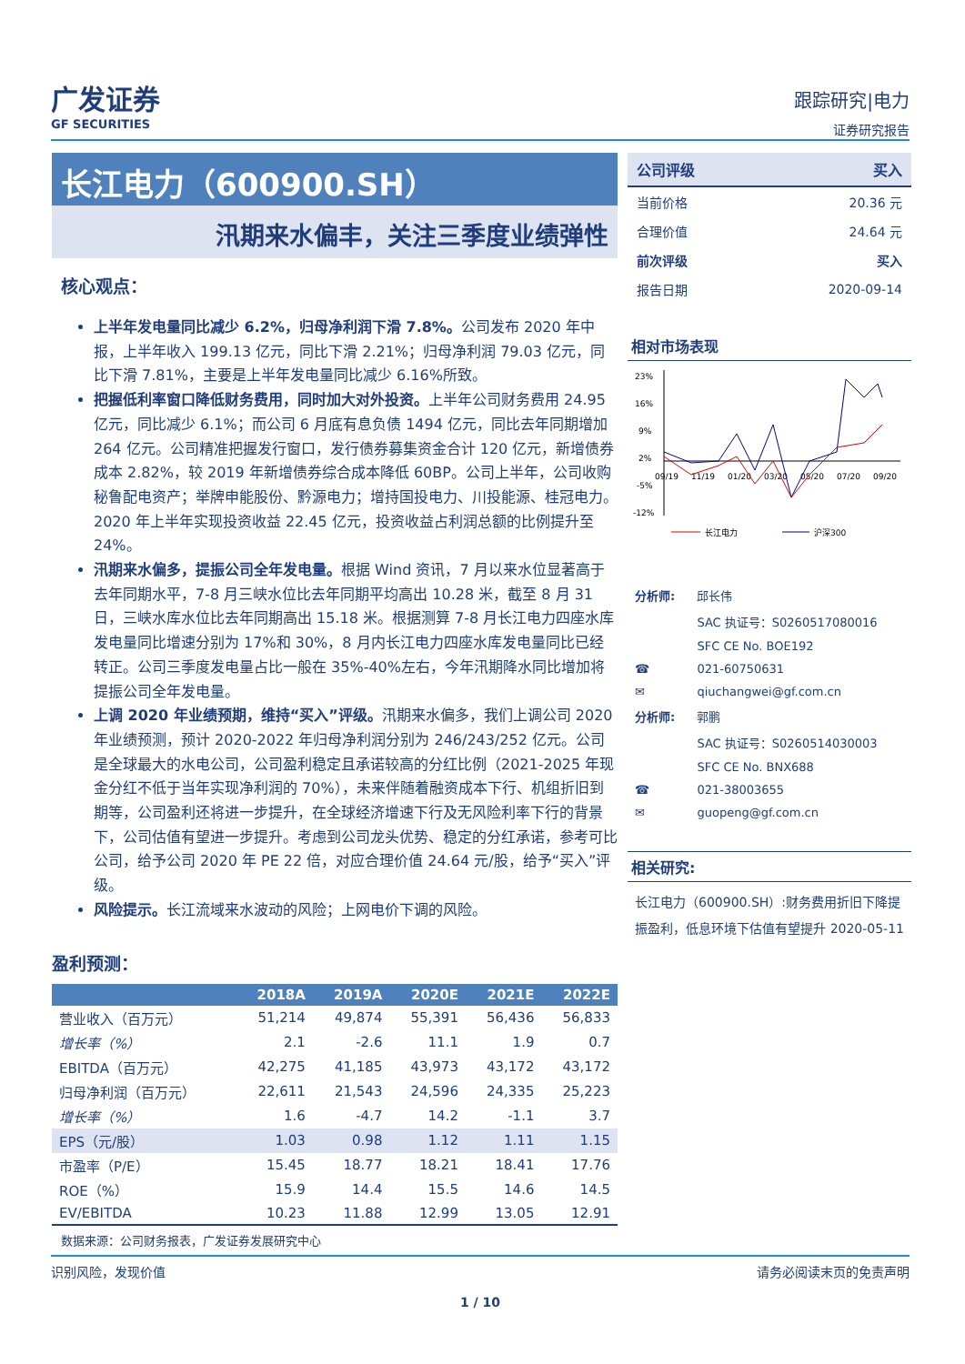广发证券
GF SECURITIES
跟踪研究|电力
证券研究报告
长江电力（600900.SH）
汛期来水偏丰，关注三季度业绩弹性
核心观点：
上半年发电量同比减少 6.2%，归母净利润下滑 7.8%。公司发布 2020 年中报，上半年收入 199.13 亿元，同比下滑 2.21%；归母净利润 79.03 亿元，同比下滑 7.81%，主要是上半年发电量同比减少 6.16%所致。
把握低利率窗口降低财务费用，同时加大对外投资。上半年公司财务费用 24.95 亿元，同比减少 6.1%；而公司 6 月底有息负债 1494 亿元，同比去年同期增加 264 亿元。公司精准把握发行窗口，发行债券募集资金合计 120 亿元，新增债券成本 2.82%，较 2019 年新增债券综合成本降低 60BP。公司上半年，公司收购秘鲁配电资产；举牌申能股份、黔源电力；增持国投电力、川投能源、桂冠电力。2020 年上半年实现投资收益 22.45 亿元，投资收益占利润总额的比例提升至 24%。
汛期来水偏多，提振公司全年发电量。根据 Wind 资讯，7 月以来水位显著高于去年同期水平，7-8 月三峡水位比去年同期平均高出 10.28 米，截至 8 月 31 日，三峡水库水位比去年同期高出 15.18 米。根据测算 7-8 月长江电力四座水库发电量同比增速分别为 17%和 30%，8 月内长江电力四座水库发电量同比已经转正。公司三季度发电量占比一般在 35%-40%左右，今年汛期降水同比增加将提振公司全年发电量。
上调 2020 年业绩预期，维持“买入”评级。汛期来水偏多，我们上调公司 2020 年业绩预测，预计 2020-2022 年归母净利润分别为 246/243/252 亿元。公司是全球最大的水电公司，公司盈利稳定且承诺较高的分红比例（2021-2025 年现金分红不低于当年实现净利润的 70%），未来伴随着融资成本下行、机组折旧到期等，公司盈利还将进一步提升，在全球经济增速下行及无风险利率下行的背景下，公司估值有望进一步提升。考虑到公司龙头优势、稳定的分红承诺，参考可比公司，给予公司 2020 年 PE 22 倍，对应合理价值 24.64 元/股，给予“买入”评级。
风险提示。长江流域来水波动的风险；上网电价下调的风险。
盈利预测：
| | 2018A | 2019A | 2020E | 2021E | 2022E |
| --- | --- | --- | --- | --- | --- |
| 营业收入（百万元） | 51,214 | 49,874 | 55,391 | 56,436 | 56,833 |
| 增长率（%） | 2.1 | -2.6 | 11.1 | 1.9 | 0.7 |
| EBITDA（百万元） | 42,275 | 41,185 | 43,973 | 43,172 | 43,172 |
| 归母净利润（百万元） | 22,611 | 21,543 | 24,596 | 24,335 | 25,223 |
| 增长率（%） | 1.6 | -4.7 | 14.2 | -1.1 | 3.7 |
| EPS（元/股） | 1.03 | 0.98 | 1.12 | 1.11 | 1.15 |
| 市盈率（P/E） | 15.45 | 18.77 | 18.21 | 18.41 | 17.76 |
| ROE（%） | 15.9 | 14.4 | 15.5 | 14.6 | 14.5 |
| EV/EBITDA | 10.23 | 11.88 | 12.99 | 13.05 | 12.91 |
数据来源：公司财务报表，广发证券发展研究中心
| 公司评级 | 买入 |
| 当前价格 | 20.36 元 |
| 合理价值 | 24.64 元 |
| 前次评级 | 买入 |
| 报告日期 | 2020-09-14 |
相对市场表现
23%
16%
9%
2%
-5%
-12%
09/19
11/19
01/20
03/20
05/20
07/20
09/20
长江电力
沪深300
| 分析师: | 邱长伟 |
| | SAC 执证号：S0260517080016 |
| | SFC CE No. BOE192 |
| ☎ | 021-60750631 |
| ✉ | qiuchangwei@gf.com.cn |
| 分析师: | 郭鹏 |
| | SAC 执证号：S0260514030003 |
| | SFC CE No. BNX688 |
| ☎ | 021-38003655 |
| ✉ | guopeng@gf.com.cn |
相关研究:
长江电力（600900.SH）:财务费用折旧下降提振盈利，低息环境下估值有望提升 2020-05-11
识别风险，发现价值 请务必阅读末页的免责声明
1 / 10